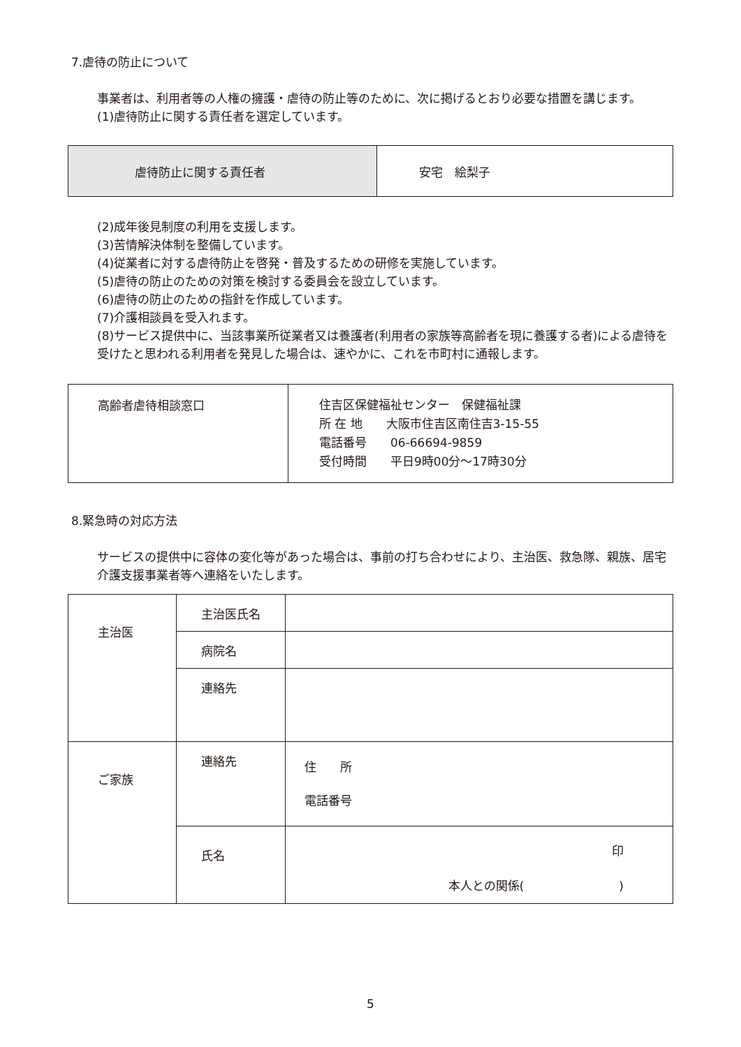7.虐待の防止について
事業者は、利用者等の人権の擁護・虐待の防止等のために、次に掲げるとおり必要な措置を講じます。
(1)虐待防止に関する責任者を選定しています。
| 虐待防止に関する責任者 | 安宅 絵梨子 |
(2)成年後見制度の利用を支援します。
(3)苦情解決体制を整備しています。
(4)従業者に対する虐待防止を啓発・普及するための研修を実施しています。
(5)虐待の防止のための対策を検討する委員会を設立しています。
(6)虐待の防止のための指針を作成しています。
(7)介護相談員を受入れます。
(8)サービス提供中に、当該事業所従業者又は養護者(利用者の家族等高齢者を現に養護する者)による虐待を受けたと思われる利用者を発見した場合は、速やかに、これを市町村に通報します。
| 高齢者虐待相談窓口 | 住吉区保健福祉センター 保健福祉課 所 在 地 大阪市住吉区南住吉3-15-55 電話番号 06-66694-9859 受付時間 平日9時00分～17時30分 |
8.緊急時の対応方法
サービスの提供中に容体の変化等があった場合は、事前の打ち合わせにより、主治医、救急隊、親族、居宅介護支援事業者等へ連絡をいたします。
| 主治医 | 主治医氏名 | |
| | 病院名 | |
| | 連絡先 | |
| ご家族 | 連絡先 | 住 所 電話番号 |
| | 氏名 | 印 本人との関係( ) |
5